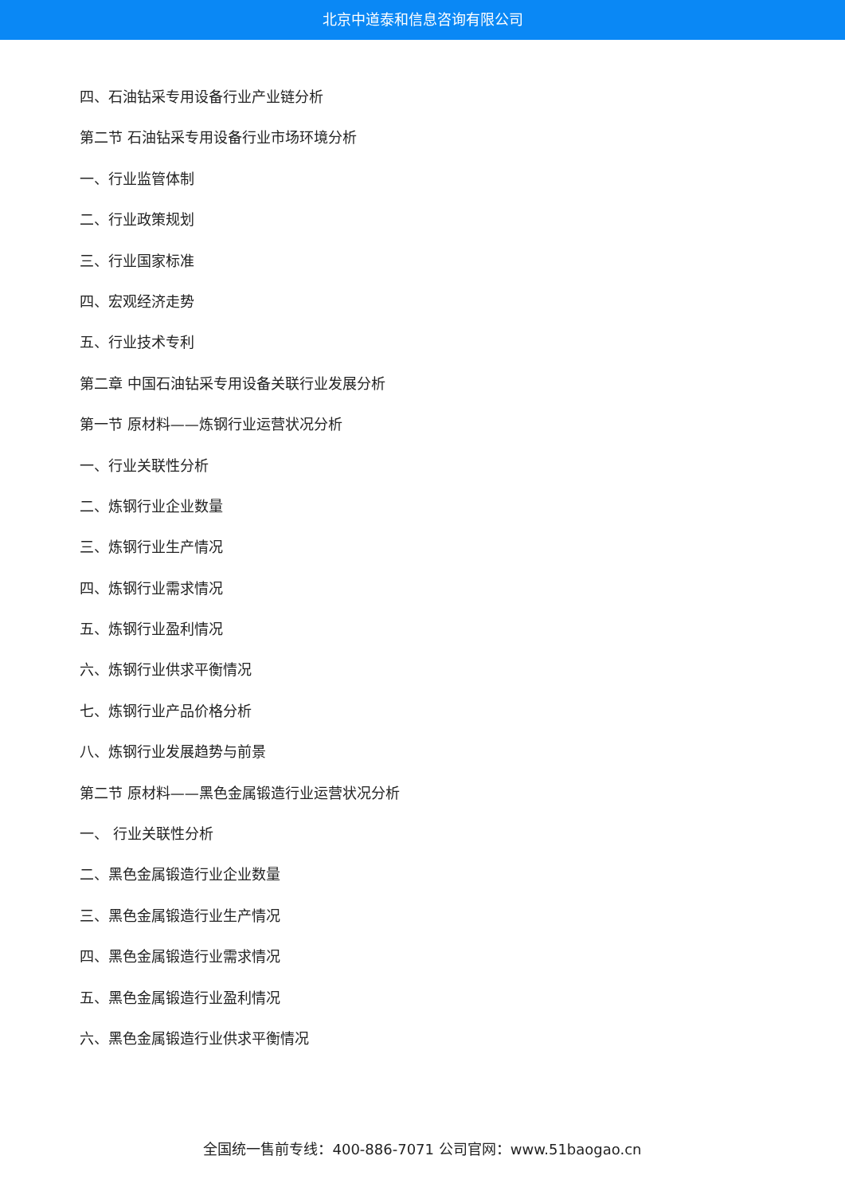北京中道泰和信息咨询有限公司
四、石油钻采专用设备行业产业链分析
第二节 石油钻采专用设备行业市场环境分析
一、行业监管体制
二、行业政策规划
三、行业国家标准
四、宏观经济走势
五、行业技术专利
第二章 中国石油钻采专用设备关联行业发展分析
第一节 原材料——炼钢行业运营状况分析
一、行业关联性分析
二、炼钢行业企业数量
三、炼钢行业生产情况
四、炼钢行业需求情况
五、炼钢行业盈利情况
六、炼钢行业供求平衡情况
七、炼钢行业产品价格分析
八、炼钢行业发展趋势与前景
第二节 原材料——黑色金属锻造行业运营状况分析
一、 行业关联性分析
二、黑色金属锻造行业企业数量
三、黑色金属锻造行业生产情况
四、黑色金属锻造行业需求情况
五、黑色金属锻造行业盈利情况
六、黑色金属锻造行业供求平衡情况
全国统一售前专线：400-886-7071 公司官网：www.51baogao.cn